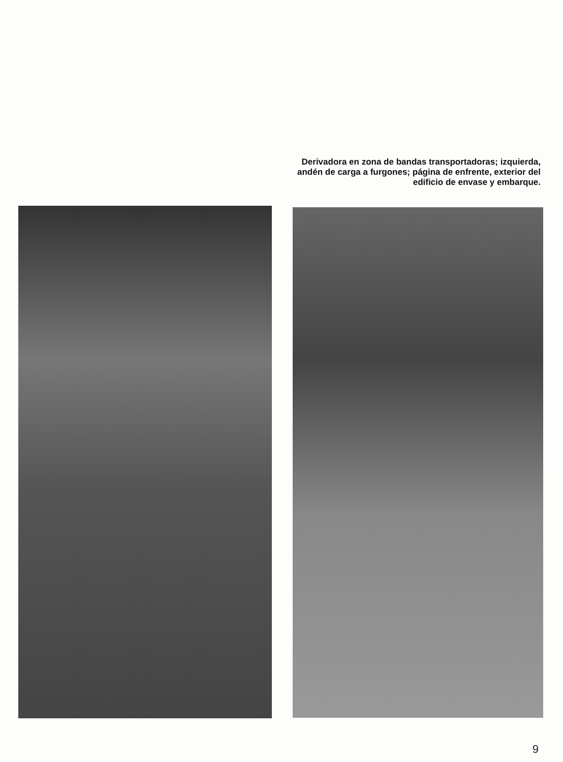Derivadora en zona de bandas transportadoras; izquierda, andén de carga a furgones; página de enfrente, exterior del edificio de envase y embarque.
9